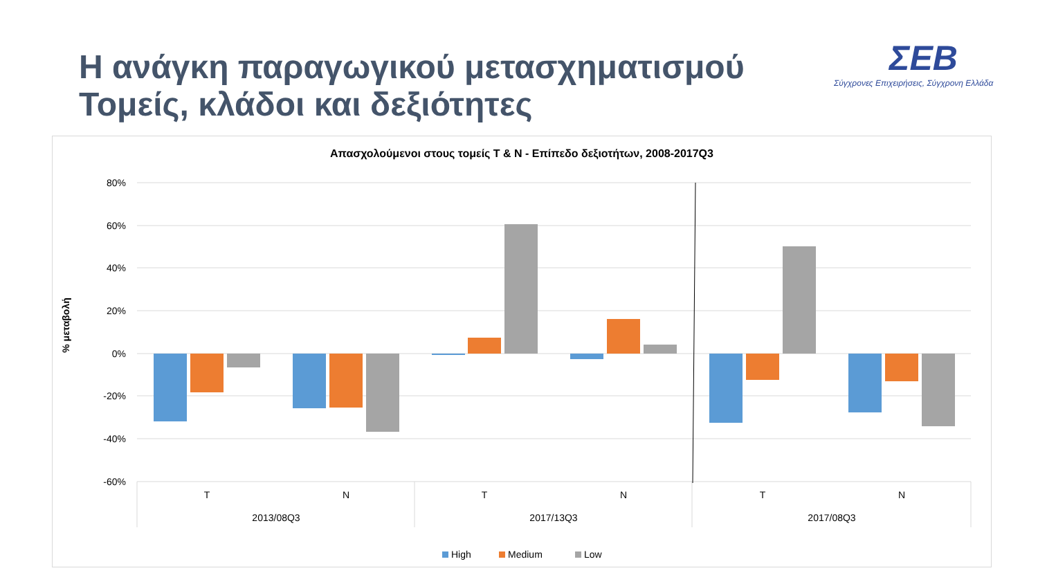Η ανάγκη παραγωγικού μετασχηματισμού
Τομείς, κλάδοι και δεξιότητες
ΣΕΒ
Σύγχρονες Επιχειρήσεις, Σύγχρονη Ελλάδα
Απασχολούμενοι στους τομείς Τ & Ν - Επίπεδο δεξιοτήτων, 2008-2017Q3
80%
60%
40%
20%
0%
-20%
-40%
-60%
% μεταβολή
T
N
T
N
T
N
2013/08Q3
2017/13Q3
2017/08Q3
High
Medium
Low